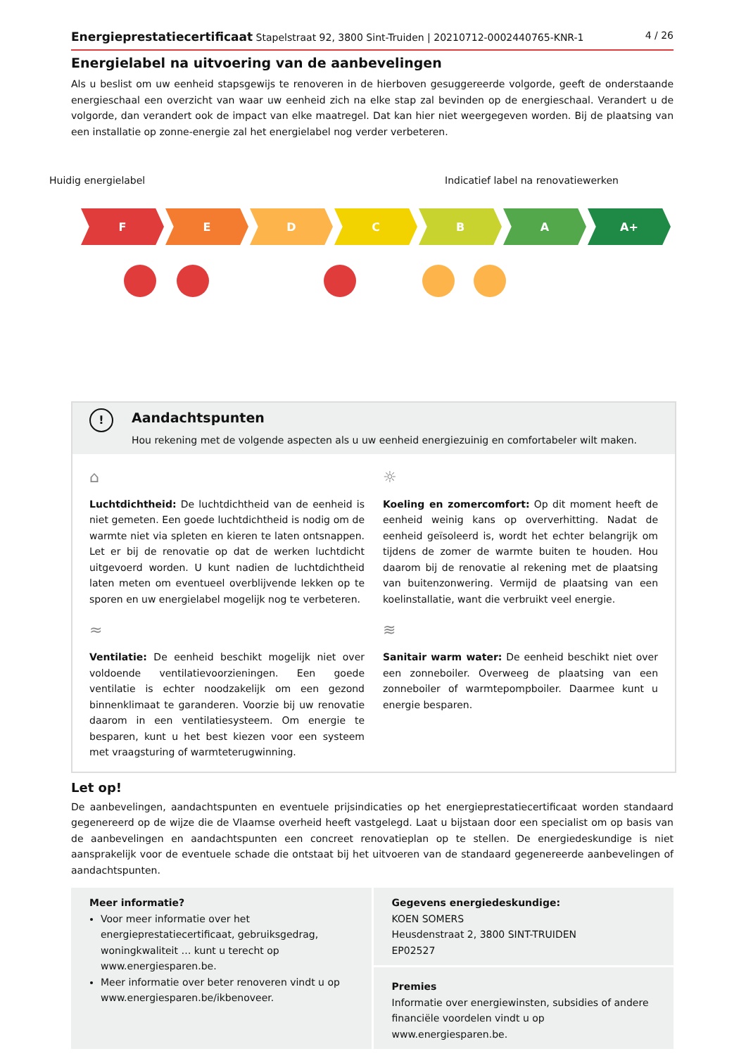Energieprestatiecertificaat Stapelstraat 92, 3800 Sint-Truiden | 20210712-0002440765-KNR-1 4 / 26
Energielabel na uitvoering van de aanbevelingen
Als u beslist om uw eenheid stapsgewijs te renoveren in de hierboven gesuggereerde volgorde, geeft de onderstaande energieschaal een overzicht van waar uw eenheid zich na elke stap zal bevinden op de energieschaal. Verandert u de volgorde, dan verandert ook de impact van elke maatregel. Dat kan hier niet weergegeven worden. Bij de plaatsing van een installatie op zonne-energie zal het energielabel nog verder verbeteren.
Huidig energielabel Indicatief label na renovatiewerken
F E D C B A A+
!
Aandachtspunten
Hou rekening met de volgende aspecten als u uw eenheid energiezuinig en comfortabeler wilt maken.
⌂
Luchtdichtheid: De luchtdichtheid van de eenheid is niet gemeten. Een goede luchtdichtheid is nodig om de warmte niet via spleten en kieren te laten ontsnappen. Let er bij de renovatie op dat de werken luchtdicht uitgevoerd worden. U kunt nadien de luchtdichtheid laten meten om eventueel overblijvende lekken op te sporen en uw energielabel mogelijk nog te verbeteren.
☼
Koeling en zomercomfort: Op dit moment heeft de eenheid weinig kans op oververhitting. Nadat de eenheid geïsoleerd is, wordt het echter belangrijk om tijdens de zomer de warmte buiten te houden. Hou daarom bij de renovatie al rekening met de plaatsing van buitenzonwering. Vermijd de plaatsing van een koelinstallatie, want die verbruikt veel energie.
≈
Ventilatie: De eenheid beschikt mogelijk niet over voldoende ventilatievoorzieningen. Een goede ventilatie is echter noodzakelijk om een gezond binnenklimaat te garanderen. Voorzie bij uw renovatie daarom in een ventilatiesysteem. Om energie te besparen, kunt u het best kiezen voor een systeem met vraagsturing of warmteterugwinning.
≋
Sanitair warm water: De eenheid beschikt niet over een zonneboiler. Overweeg de plaatsing van een zonneboiler of warmtepompboiler. Daarmee kunt u energie besparen.
Let op!
De aanbevelingen, aandachtspunten en eventuele prijsindicaties op het energieprestatiecertificaat worden standaard gegenereerd op de wijze die de Vlaamse overheid heeft vastgelegd. Laat u bijstaan door een specialist om op basis van de aanbevelingen en aandachtspunten een concreet renovatieplan op te stellen. De energiedeskundige is niet aansprakelijk voor de eventuele schade die ontstaat bij het uitvoeren van de standaard gegenereerde aanbevelingen of aandachtspunten.
Meer informatie?
Voor meer informatie over het energieprestatiecertificaat, gebruiksgedrag, woningkwaliteit … kunt u terecht op www.energiesparen.be.
Meer informatie over beter renoveren vindt u op www.energiesparen.be/ikbenoveer.
Gegevens energiedeskundige:
KOEN SOMERS
Heusdenstraat 2, 3800 SINT-TRUIDEN
EP02527
Premies
Informatie over energiewinsten, subsidies of andere financiële voordelen vindt u op www.energiesparen.be.